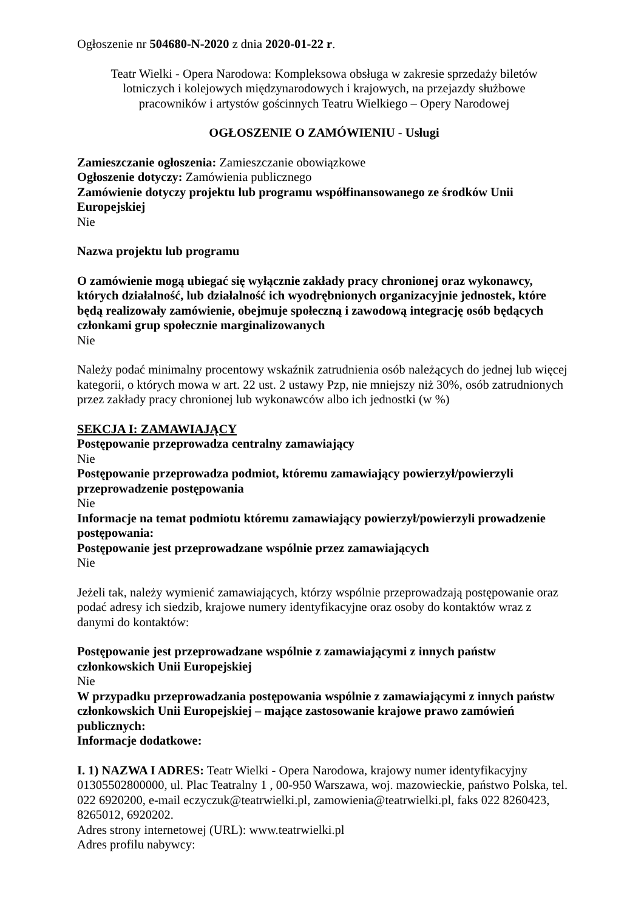Ogłoszenie nr 504680-N-2020 z dnia 2020-01-22 r.
Teatr Wielki - Opera Narodowa: Kompleksowa obsługa w zakresie sprzedaży biletów lotniczych i kolejowych międzynarodowych i krajowych, na przejazdy służbowe pracowników i artystów gościnnych Teatru Wielkiego – Opery Narodowej
OGŁOSZENIE O ZAMÓWIENIU - Usługi
Zamieszczanie ogłoszenia: Zamieszczanie obowiązkowe
Ogłoszenie dotyczy: Zamówienia publicznego
Zamówienie dotyczy projektu lub programu współfinansowanego ze środków Unii Europejskiej
Nie
Nazwa projektu lub programu
O zamówienie mogą ubiegać się wyłącznie zakłady pracy chronionej oraz wykonawcy, których działalność, lub działalność ich wyodrębnionych organizacyjnie jednostek, które będą realizowały zamówienie, obejmuje społeczną i zawodową integrację osób będących członkami grup społecznie marginalizowanych
Nie
Należy podać minimalny procentowy wskaźnik zatrudnienia osób należących do jednej lub więcej kategorii, o których mowa w art. 22 ust. 2 ustawy Pzp, nie mniejszy niż 30%, osób zatrudnionych przez zakłady pracy chronionej lub wykonawców albo ich jednostki (w %)
SEKCJA I: ZAMAWIAJĄCY
Postępowanie przeprowadza centralny zamawiający
Nie
Postępowanie przeprowadza podmiot, któremu zamawiający powierzył/powierzyli przeprowadzenie postępowania
Nie
Informacje na temat podmiotu któremu zamawiający powierzył/powierzyli prowadzenie postępowania:
Postępowanie jest przeprowadzane wspólnie przez zamawiających
Nie
Jeżeli tak, należy wymienić zamawiających, którzy wspólnie przeprowadzają postępowanie oraz podać adresy ich siedzib, krajowe numery identyfikacyjne oraz osoby do kontaktów wraz z danymi do kontaktów:
Postępowanie jest przeprowadzane wspólnie z zamawiającymi z innych państw członkowskich Unii Europejskiej
Nie
W przypadku przeprowadzania postępowania wspólnie z zamawiającymi z innych państw członkowskich Unii Europejskiej – mające zastosowanie krajowe prawo zamówień publicznych:
Informacje dodatkowe:
I. 1) NAZWA I ADRES: Teatr Wielki - Opera Narodowa, krajowy numer identyfikacyjny 01305502800000, ul. Plac Teatralny 1 , 00-950 Warszawa, woj. mazowieckie, państwo Polska, tel. 022 6920200, e-mail eczyczuk@teatrwielki.pl, zamowienia@teatrwielki.pl, faks 022 8260423, 8265012, 6920202.
Adres strony internetowej (URL): www.teatrwielki.pl
Adres profilu nabywcy: